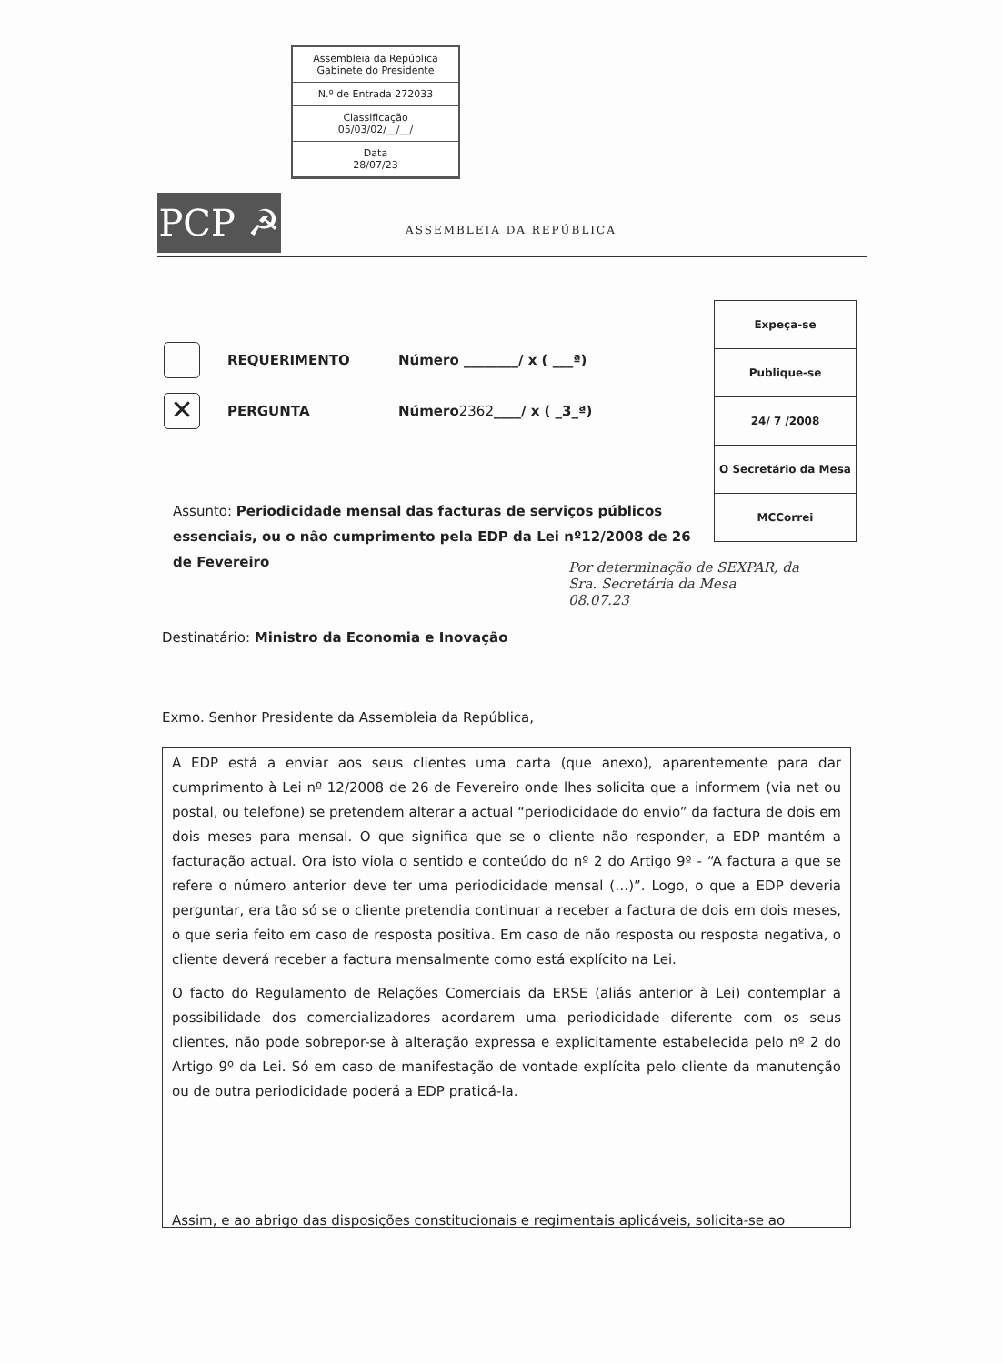Assembleia da República
Gabinete do Presidente
N.º de Entrada 272033
Classificação
05/03/02/__/__/
Data
28/07/23
PCP ☭ ASSEMBLEIA DA REPÚBLICA
| Expeça-se |
| Publique-se |
| 24/ 7 /2008 |
| O Secretário da Mesa |
| MCCorrei |
REQUERIMENTO Número ________/ x ( ___ª)
✕ PERGUNTA Número 2362 ____/ x ( _3_ª)
Assunto: Periodicidade mensal das facturas de serviços públicos essenciais, ou o não cumprimento pela EDP da Lei nº12/2008 de 26 de Fevereiro
Por determinação de SEXPAR, da
Sra. Secretária da Mesa
08.07.23
Destinatário: Ministro da Economia e Inovação
Exmo. Senhor Presidente da Assembleia da República,
A EDP está a enviar aos seus clientes uma carta (que anexo), aparentemente para dar cumprimento à Lei nº 12/2008 de 26 de Fevereiro onde lhes solicita que a informem (via net ou postal, ou telefone) se pretendem alterar a actual “periodicidade do envio” da factura de dois em dois meses para mensal. O que significa que se o cliente não responder, a EDP mantém a facturação actual. Ora isto viola o sentido e conteúdo do nº 2 do Artigo 9º - “A factura a que se refere o número anterior deve ter uma periodicidade mensal (…)”. Logo, o que a EDP deveria perguntar, era tão só se o cliente pretendia continuar a receber a factura de dois em dois meses, o que seria feito em caso de resposta positiva. Em caso de não resposta ou resposta negativa, o cliente deverá receber a factura mensalmente como está explícito na Lei.
O facto do Regulamento de Relações Comerciais da ERSE (aliás anterior à Lei) contemplar a possibilidade dos comercializadores acordarem uma periodicidade diferente com os seus clientes, não pode sobrepor-se à alteração expressa e explicitamente estabelecida pelo nº 2 do Artigo 9º da Lei. Só em caso de manifestação de vontade explícita pelo cliente da manutenção ou de outra periodicidade poderá a EDP praticá-la.
Assim, e ao abrigo das disposições constitucionais e regimentais aplicáveis, solicita-se ao